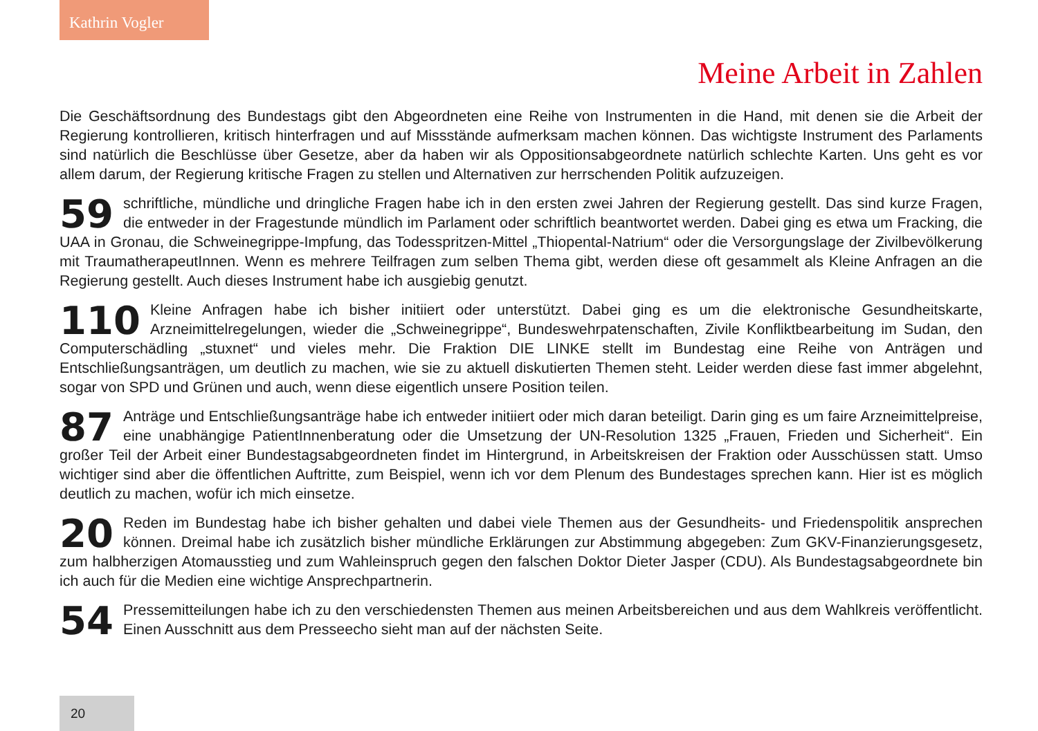Kathrin Vogler
Meine Arbeit in Zahlen
Die Geschäftsordnung des Bundestags gibt den Abgeordneten eine Reihe von Instrumenten in die Hand, mit denen sie die Arbeit der Regierung kontrollieren, kritisch hinterfragen und auf Missstände aufmerksam machen können. Das wichtigste Instrument des Parlaments sind natürlich die Beschlüsse über Gesetze, aber da haben wir als Oppositionsabgeordnete natürlich schlechte Karten. Uns geht es vor allem darum, der Regierung kritische Fragen zu stellen und Alternativen zur herrschenden Politik aufzuzeigen.
59 schriftliche, mündliche und dringliche Fragen habe ich in den ersten zwei Jahren der Regierung gestellt. Das sind kurze Fragen, die entweder in der Fragestunde mündlich im Parlament oder schriftlich beantwortet werden. Dabei ging es etwa um Fracking, die UAA in Gronau, die Schweinegrippe-Impfung, das Todesspritzen-Mittel „Thiopental-Natrium“ oder die Versorgungslage der Zivilbevölkerung mit TraumatherapeutInnen. Wenn es mehrere Teilfragen zum selben Thema gibt, werden diese oft gesammelt als Kleine Anfragen an die Regierung gestellt. Auch dieses Instrument habe ich ausgiebig genutzt.
110 Kleine Anfragen habe ich bisher initiiert oder unterstützt. Dabei ging es um die elektronische Gesundheitskarte, Arzneimittelregelungen, wieder die „Schweinegrippe“, Bundeswehrpatenschaften, Zivile Konfliktbearbeitung im Sudan, den Computerschädling „stuxnet“ und vieles mehr. Die Fraktion DIE LINKE stellt im Bundestag eine Reihe von Anträgen und Entschließungsanträgen, um deutlich zu machen, wie sie zu aktuell diskutierten Themen steht. Leider werden diese fast immer abgelehnt, sogar von SPD und Grünen und auch, wenn diese eigentlich unsere Position teilen.
87 Anträge und Entschließungsanträge habe ich entweder initiiert oder mich daran beteiligt. Darin ging es um faire Arzneimittelpreise, eine unabhängige PatientInnenberatung oder die Umsetzung der UN-Resolution 1325 „Frauen, Frieden und Sicherheit“. Ein großer Teil der Arbeit einer Bundestagsabgeordneten findet im Hintergrund, in Arbeitskreisen der Fraktion oder Ausschüssen statt. Umso wichtiger sind aber die öffentlichen Auftritte, zum Beispiel, wenn ich vor dem Plenum des Bundestages sprechen kann. Hier ist es möglich deutlich zu machen, wofür ich mich einsetze.
20 Reden im Bundestag habe ich bisher gehalten und dabei viele Themen aus der Gesundheits- und Friedenspolitik ansprechen können. Dreimal habe ich zusätzlich bisher mündliche Erklärungen zur Abstimmung abgegeben: Zum GKV-Finanzierungsgesetz, zum halbherzigen Atomausstieg und zum Wahleinspruch gegen den falschen Doktor Dieter Jasper (CDU). Als Bundestagsabgeordnete bin ich auch für die Medien eine wichtige Ansprechpartnerin.
54 Pressemitteilungen habe ich zu den verschiedensten Themen aus meinen Arbeitsbereichen und aus dem Wahlkreis veröffentlicht. Einen Ausschnitt aus dem Presseecho sieht man auf der nächsten Seite.
20